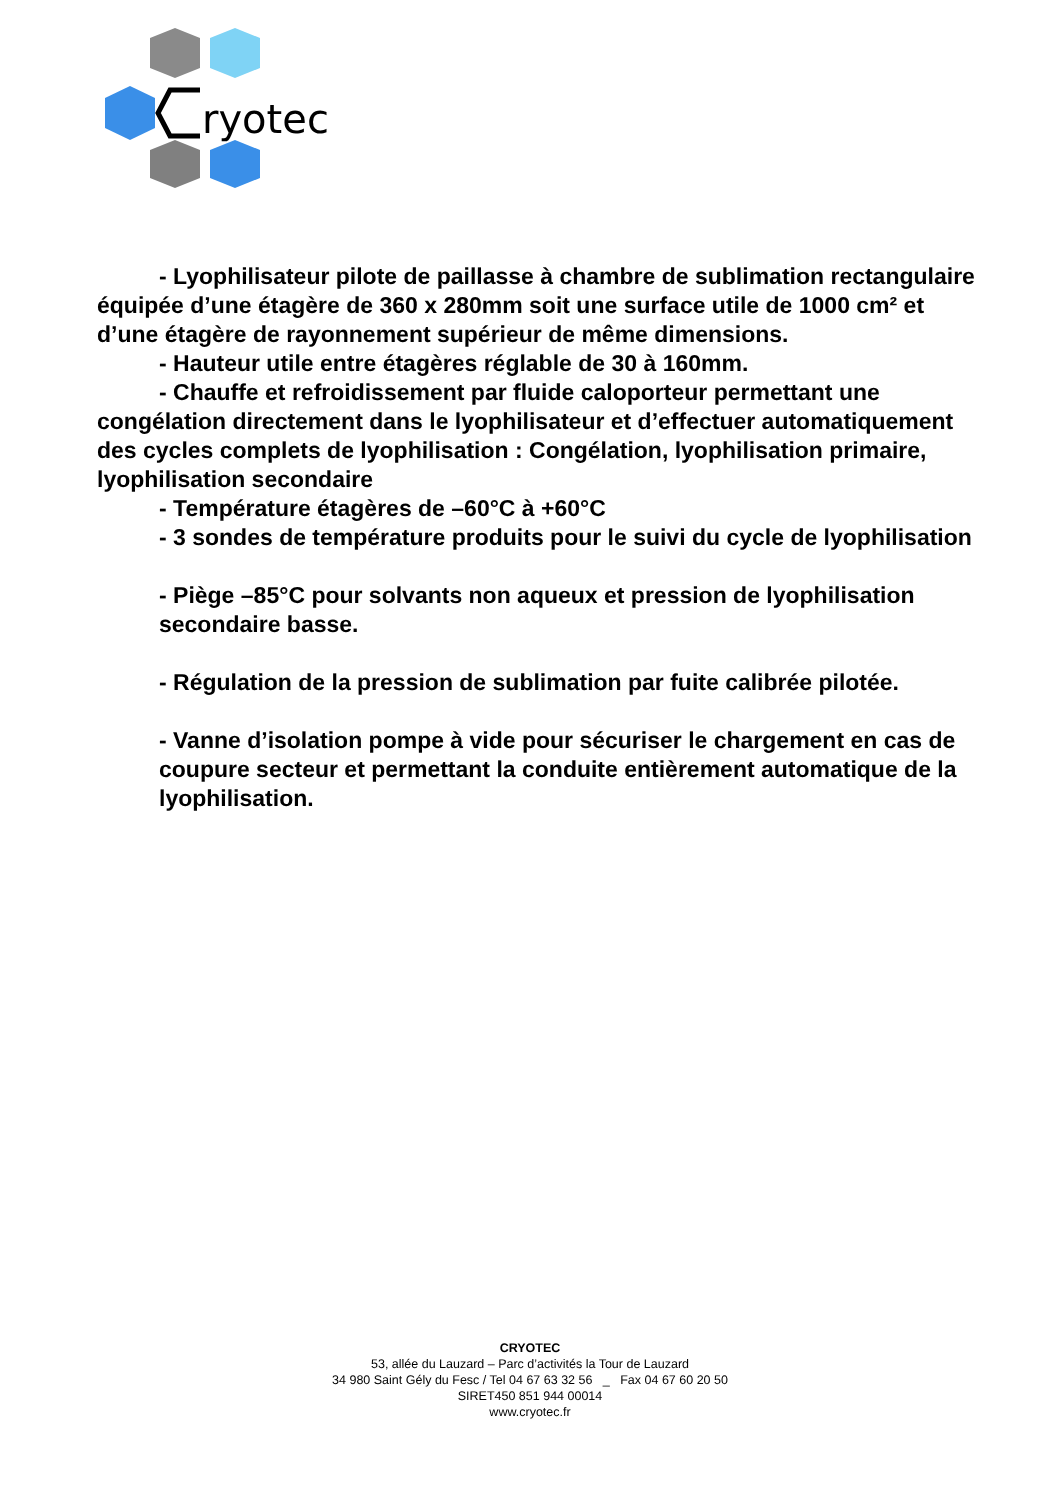ryotec
- Lyophilisateur pilote de paillasse à chambre de sublimation rectangulaire équipée d’une étagère de 360 x 280mm soit une surface utile de 1000 cm² et d’une étagère de rayonnement supérieur de même dimensions.
- Hauteur utile entre étagères réglable de 30 à 160mm.
- Chauffe et refroidissement par fluide caloporteur permettant une congélation directement dans le lyophilisateur et d’effectuer automatiquement des cycles complets de lyophilisation : Congélation, lyophilisation primaire, lyophilisation secondaire
- Température étagères de –60°C à +60°C
- 3 sondes de température produits pour le suivi du cycle de lyophilisation
- Piège –85°C pour solvants non aqueux et pression de lyophilisation secondaire basse.
- Régulation de la pression de sublimation par fuite calibrée pilotée.
- Vanne d’isolation pompe à vide pour sécuriser le chargement en cas de coupure secteur et permettant la conduite entièrement automatique de la lyophilisation.
CRYOTEC
53, allée du Lauzard – Parc d’activités la Tour de Lauzard
34 980 Saint Gély du Fesc / Tel 04 67 63 32 56 _ Fax 04 67 60 20 50
SIRET450 851 944 00014
www.cryotec.fr